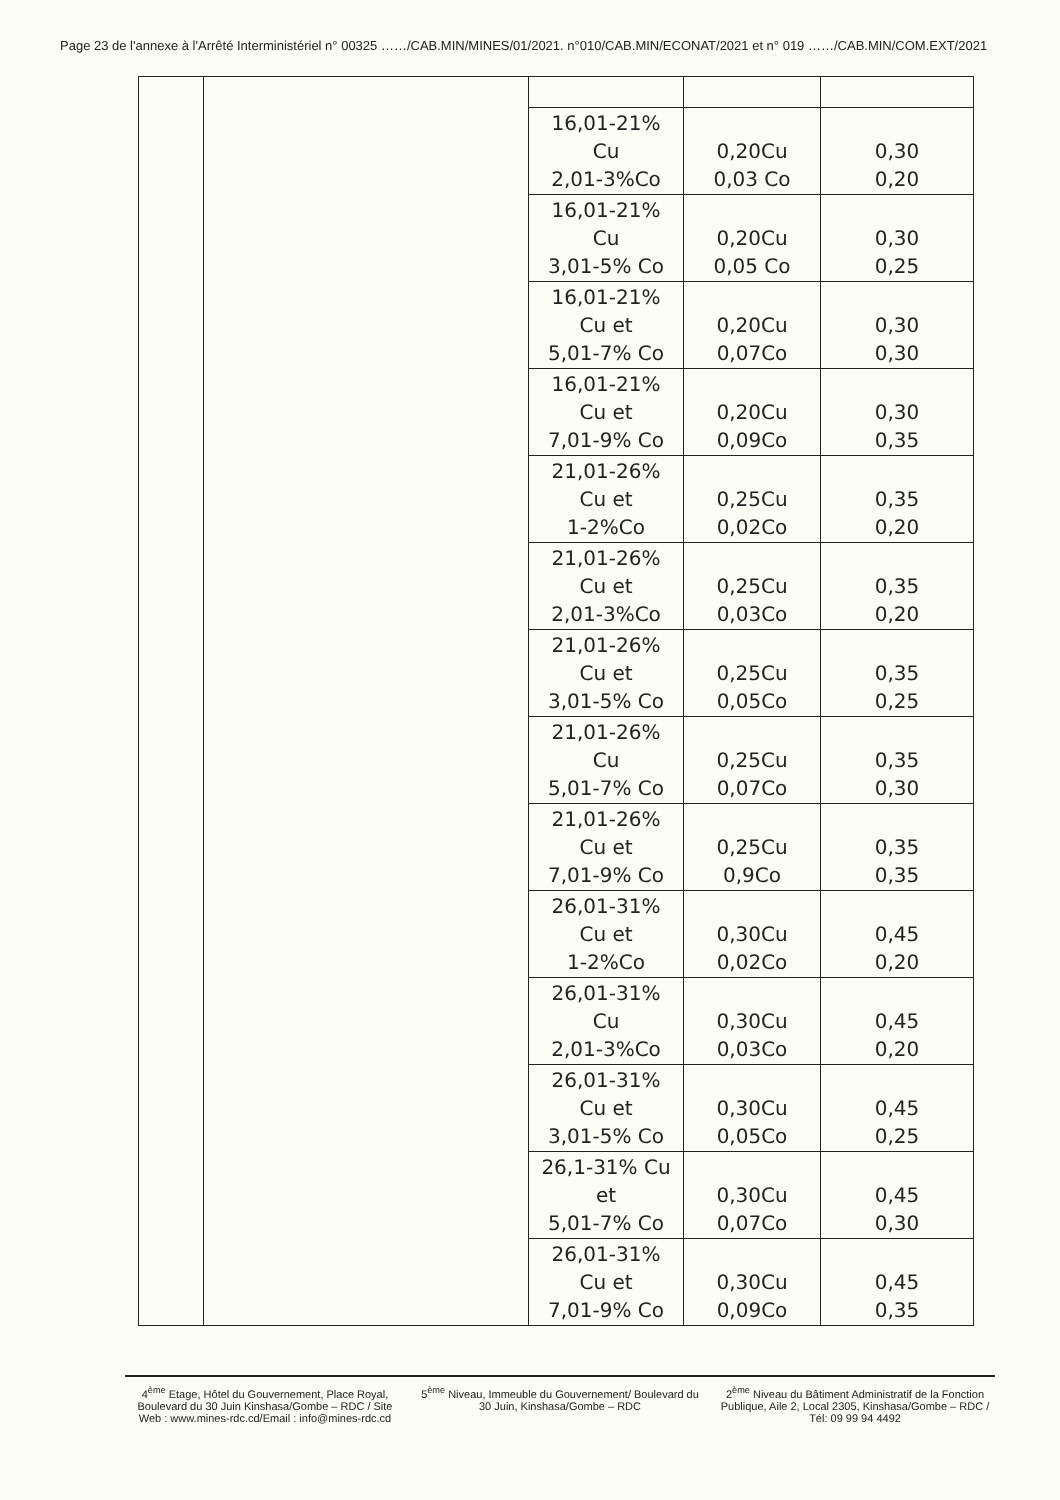Page 23 de l'annexe à l'Arrêté Interministériel n° 00325 ……/CAB.MIN/MINES/01/2021. n°010/CAB.MIN/ECONAT/2021 et n° 019 ……/CAB.MIN/COM.EXT/2021
| | | 16,01-21% Cu 2,01-3%Co | 0,20Cu 0,03 Co | 0,30 0,20 |
| | | 16,01-21% Cu 3,01-5% Co | 0,20Cu 0,05 Co | 0,30 0,25 |
| | | 16,01-21% Cu et 5,01-7% Co | 0,20Cu 0,07Co | 0,30 0,30 |
| | | 16,01-21% Cu et 7,01-9% Co | 0,20Cu 0,09Co | 0,30 0,35 |
| | | 21,01-26% Cu et 1-2%Co | 0,25Cu 0,02Co | 0,35 0,20 |
| | | 21,01-26% Cu et 2,01-3%Co | 0,25Cu 0,03Co | 0,35 0,20 |
| | | 21,01-26% Cu et 3,01-5% Co | 0,25Cu 0,05Co | 0,35 0,25 |
| | | 21,01-26% Cu 5,01-7% Co | 0,25Cu 0,07Co | 0,35 0,30 |
| | | 21,01-26% Cu et 7,01-9% Co | 0,25Cu 0,9Co | 0,35 0,35 |
| | | 26,01-31% Cu et 1-2%Co | 0,30Cu 0,02Co | 0,45 0,20 |
| | | 26,01-31% Cu 2,01-3%Co | 0,30Cu 0,03Co | 0,45 0,20 |
| | | 26,01-31% Cu et 3,01-5% Co | 0,30Cu 0,05Co | 0,45 0,25 |
| | | 26,1-31% Cu et 5,01-7% Co | 0,30Cu 0,07Co | 0,45 0,30 |
| | | 26,01-31% Cu et 7,01-9% Co | 0,30Cu 0,09Co | 0,45 0,35 |
4<sup>ème</sup> Etage, Hôtel du Gouvernement, Place Royal, Boulevard du 30 Juin Kinshasa/Gombe – RDC / Site Web : www.mines-rdc.cd/Email : info@mines-rdc.cd
5<sup>ème</sup> Niveau, Immeuble du Gouvernement/ Boulevard du 30 Juin, Kinshasa/Gombe – RDC
2<sup>ème</sup> Niveau du Bâtiment Administratif de la Fonction Publique, Aile 2, Local 2305, Kinshasa/Gombe – RDC / Tél: 09 99 94 4492